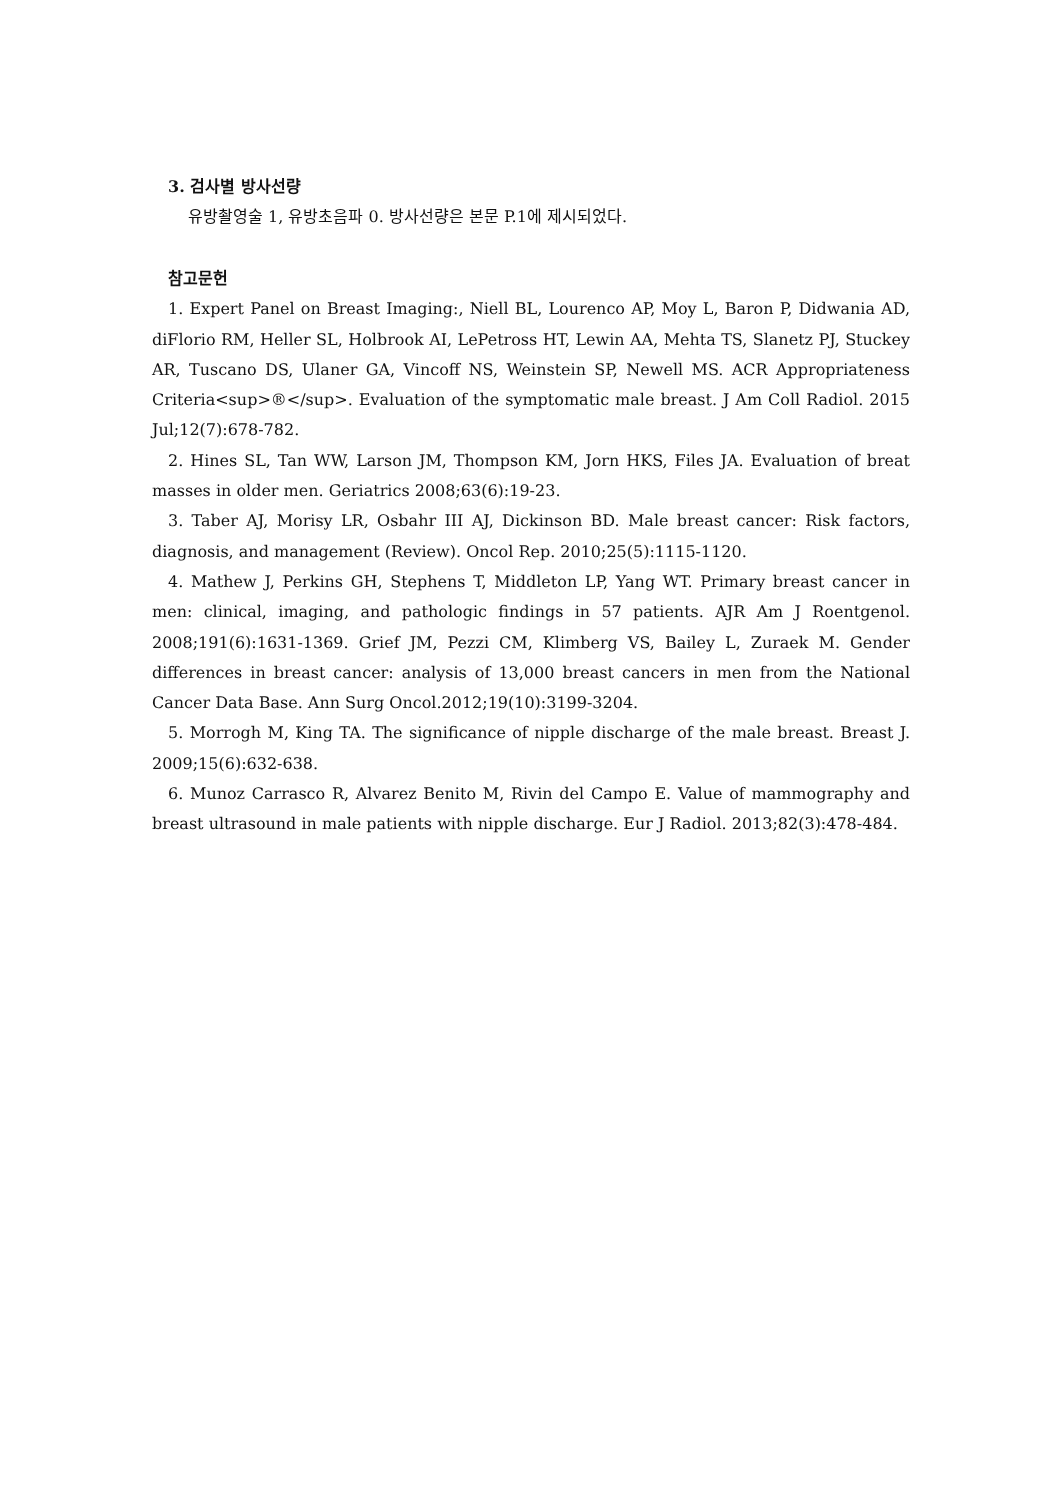3. 검사별 방사선량
유방촬영술 1, 유방초음파 0. 방사선량은 본문 P.1에 제시되었다.
참고문헌
1. Expert Panel on Breast Imaging:, Niell BL, Lourenco AP, Moy L, Baron P, Didwania AD, diFlorio RM, Heller SL, Holbrook AI, LePetross HT, Lewin AA, Mehta TS, Slanetz PJ, Stuckey AR, Tuscano DS, Ulaner GA, Vincoff NS, Weinstein SP, Newell MS. ACR Appropriateness Criteria<sup>®</sup>. Evaluation of the symptomatic male breast. J Am Coll Radiol. 2015 Jul;12(7):678-782.
2. Hines SL, Tan WW, Larson JM, Thompson KM, Jorn HKS, Files JA. Evaluation of breat masses in older men. Geriatrics 2008;63(6):19-23.
3. Taber AJ, Morisy LR, Osbahr III AJ, Dickinson BD. Male breast cancer: Risk factors, diagnosis, and management (Review). Oncol Rep. 2010;25(5):1115-1120.
4. Mathew J, Perkins GH, Stephens T, Middleton LP, Yang WT. Primary breast cancer in men: clinical, imaging, and pathologic findings in 57 patients. AJR Am J Roentgenol. 2008;191(6):1631-1369. Grief JM, Pezzi CM, Klimberg VS, Bailey L, Zuraek M. Gender differences in breast cancer: analysis of 13,000 breast cancers in men from the National Cancer Data Base. Ann Surg Oncol.2012;19(10):3199-3204.
5. Morrogh M, King TA. The significance of nipple discharge of the male breast. Breast J. 2009;15(6):632-638.
6. Munoz Carrasco R, Alvarez Benito M, Rivin del Campo E. Value of mammography and breast ultrasound in male patients with nipple discharge. Eur J Radiol. 2013;82(3):478-484.